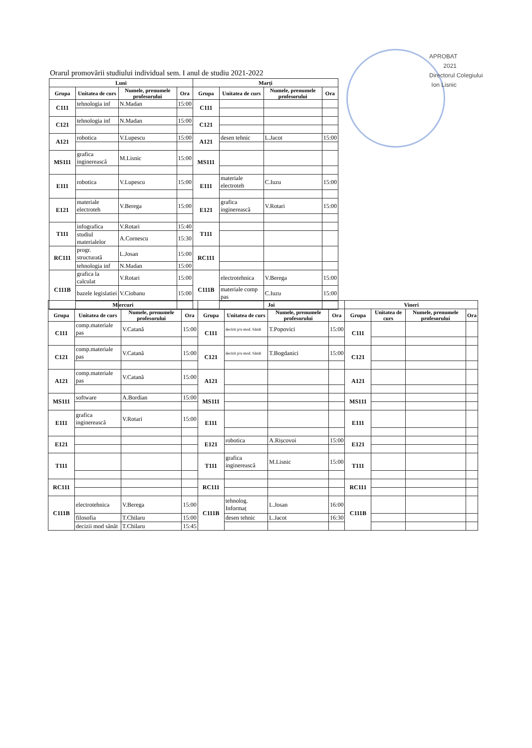APROBAT
2021
Directorul Colegiului
Ion Lisnic
Orarul promovării studiului individual sem. I anul de studiu 2021-2022
| Luni | | | | Marți | | | |
| --- | --- | --- | --- | --- | --- | --- | --- |
| Grupa | Unitatea de curs | Numele, prenumele profesorului | Ora | Grupa | Unitatea de curs | Numele, prenumele profesorului | Ora |
| C111 | tehnologia inf | N.Madan | 15:00 | C111 | | | |
| C121 | tehnologia inf | N.Madan | 15:00 | C121 | | | |
| A121 | robotica | V.Lupescu | 15:00 | A121 | desen tehnic | L.Jacot | 15:00 |
| MS111 | grafica inginerească | M.Lisnic | 15:00 | MS111 | | | |
| E111 | robotica | V.Lupescu | 15:00 | E111 | materiale electroteh | C.Iuzu | 15:00 |
| E121 | materiale electroteh | V.Berega | 15:00 | E121 | grafica inginerească | V.Rotari | 15:00 |
| T111 | infografica | V.Rotari | 15:40 | T111 | | | |
| | studiul materialelor | A.Cornescu | 15:30 | | | | |
| RC111 | progr. structurată | L.Josan | 15:00 | RC111 | | | |
| | tehnologia inf | N.Madan | 15:00 | | | | |
| C111B | grafica la calculat | V.Rotari | 15:00 | C111B | electrotehnica | V.Berega | 15:00 |
| | bazele legislatiei | V.Ciobanu | 15:00 | | materiale comp pas | C.Iuzu | 15:00 |
| Miercuri | | | | Joi | | | | Vineri | | | |
| --- | --- | --- | --- | --- | --- | --- | --- | --- | --- | --- | --- |
| Grupa | Unitatea de curs | Numele, prenumele profesorului | Ora | Grupa | Unitatea de curs | Numele, prenumele profesorului | Ora | Grupa | Unitatea de curs | Numele, prenumele profesorului | Ora |
| C111 | comp.materiale pas | V.Catană | 15:00 | C111 | decizii p/u mod. Sănăt | T.Popovici | 15:00 | C111 | | | |
| C121 | comp.materiale pas | V.Catană | 15:00 | C121 | decizii p/u mod. Sănăt | T.Bogdanici | 15:00 | C121 | | | |
| A121 | comp.materiale pas | V.Catană | 15:00 | A121 | | | | A121 | | | |
| MS111 | software | A.Bordian | 15:00 | MS111 | | | | MS111 | | | |
| E111 | grafica inginerească | V.Rotari | 15:00 | E111 | | | | E111 | | | |
| E121 | | | | E121 | robotica | A.Rișcovoi | 15:00 | E121 | | | |
| T111 | | | | T111 | grafica inginerească | M.Lisnic | 15:00 | T111 | | | |
| RC111 | | | | RC111 | | | | RC111 | | | |
| C111B | electrotehnica | V.Berega | 15:00 | C111B | tehnolog. Informaț | L.Josan | 16:00 | C111B | | | |
| | filosofia | T.Chilaru | 15:00 | | desen tehnic | L.Jacot | 16:30 | | | | |
| | decizii mod sănăt | T.Chilaru | 15:45 | | | | | | | | |